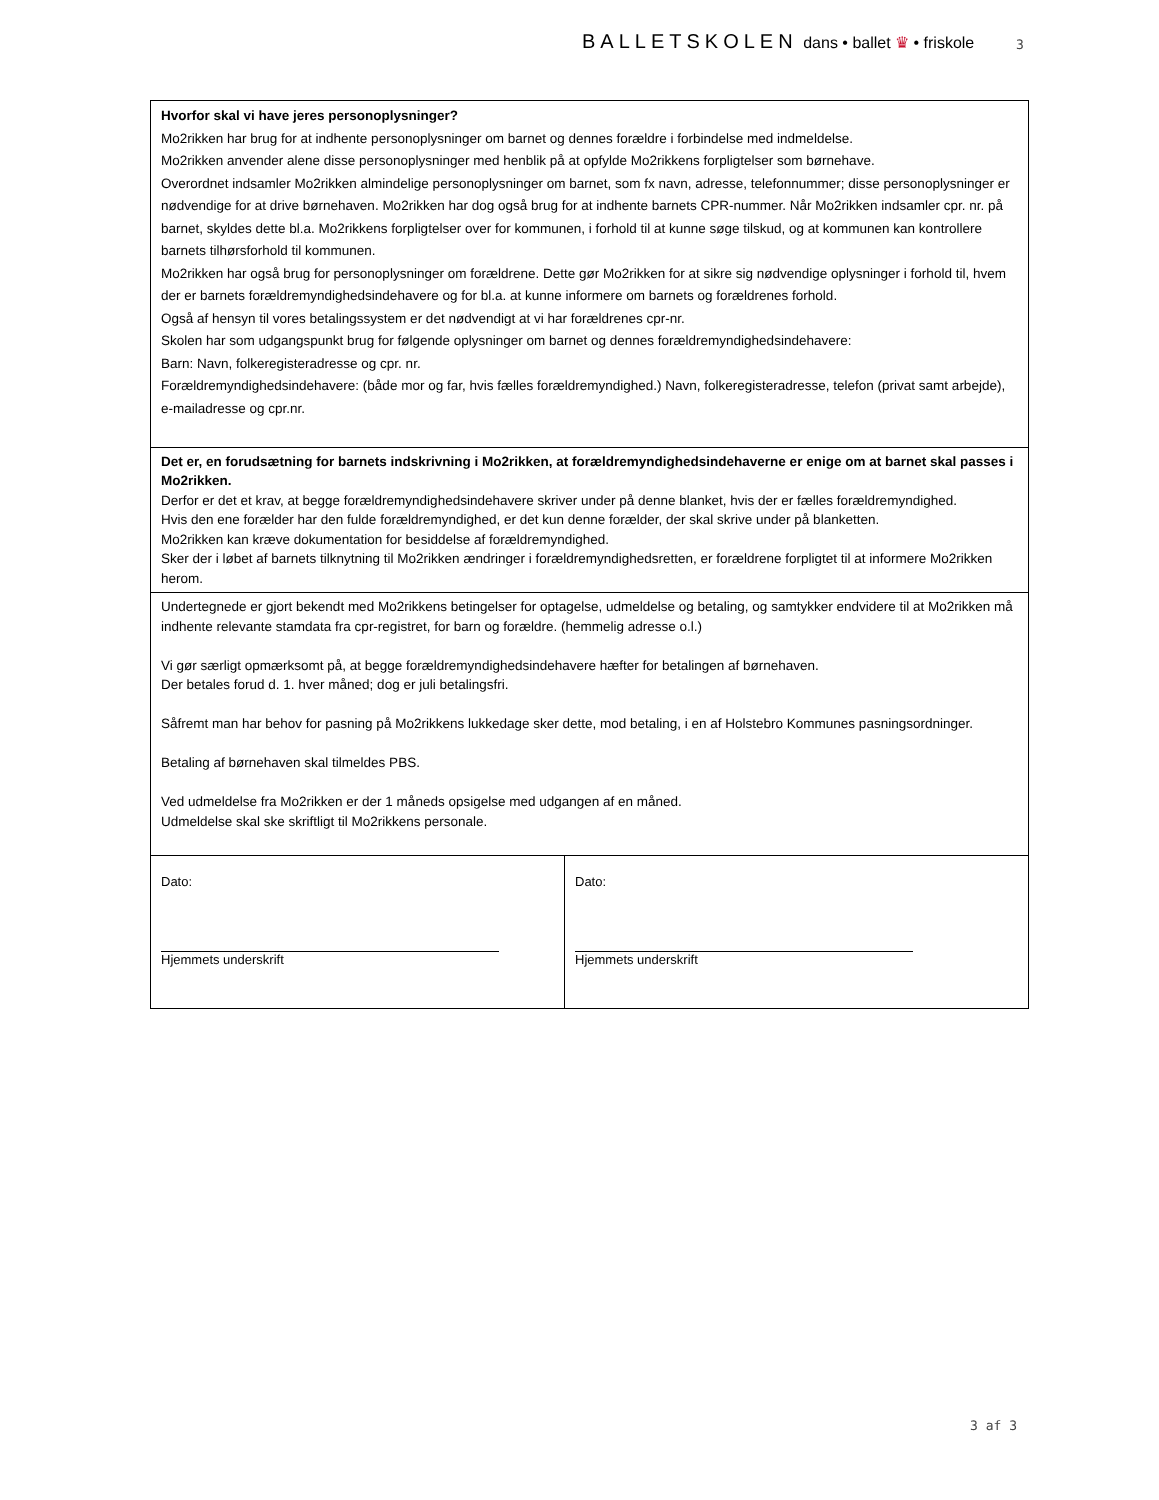BALLETSKOLEN dans • ballet ♛ • friskole
3
| Hvorfor skal vi have jeres personoplysninger? Mo2rikken har brug for at indhente personoplysninger om barnet og dennes forældre i forbindelse med indmeldelse. Mo2rikken anvender alene disse personoplysninger med henblik på at opfylde Mo2rikkens forpligtelser som børnehave. Overordnet indsamler Mo2rikken almindelige personoplysninger om barnet, som fx navn, adresse, telefonnummer; disse personoplysninger er nødvendige for at drive børnehaven. Mo2rikken har dog også brug for at indhente barnets CPR-nummer. Når Mo2rikken indsamler cpr. nr. på barnet, skyldes dette bl.a. Mo2rikkens forpligtelser over for kommunen, i forhold til at kunne søge tilskud, og at kommunen kan kontrollere barnets tilhørsforhold til kommunen. Mo2rikken har også brug for personoplysninger om forældrene. Dette gør Mo2rikken for at sikre sig nødvendige oplysninger i forhold til, hvem der er barnets forældremyndighedsindehavere og for bl.a. at kunne informere om barnets og forældrenes forhold. Også af hensyn til vores betalingssystem er det nødvendigt at vi har forældrenes cpr-nr. Skolen har som udgangspunkt brug for følgende oplysninger om barnet og dennes forældremyndighedsindehavere: Barn: Navn, folkeregisteradresse og cpr. nr. Forældremyndighedsindehavere: (både mor og far, hvis fælles forældremyndighed.) Navn, folkeregisteradresse, telefon (privat samt arbejde), e-mailadresse og cpr.nr. | |
| Det er, en forudsætning for barnets indskrivning i Mo2rikken, at forældremyndighedsindehaverne er enige om at barnet skal passes i Mo2rikken. Derfor er det et krav, at begge forældremyndighedsindehavere skriver under på denne blanket, hvis der er fælles forældremyndighed. Hvis den ene forælder har den fulde forældremyndighed, er det kun denne forælder, der skal skrive under på blanketten. Mo2rikken kan kræve dokumentation for besiddelse af forældremyndighed. Sker der i løbet af barnets tilknytning til Mo2rikken ændringer i forældremyndighedsretten, er forældrene forpligtet til at informere Mo2rikken herom. | |
| Undertegnede er gjort bekendt med Mo2rikkens betingelser for optagelse, udmeldelse og betaling, og samtykker endvidere til at Mo2rikken må indhente relevante stamdata fra cpr-registret, for barn og forældre. (hemmelig adresse o.l.) Vi gør særligt opmærksomt på, at begge forældremyndighedsindehavere hæfter for betalingen af børnehaven. Der betales forud d. 1. hver måned; dog er juli betalingsfri. Såfremt man har behov for pasning på Mo2rikkens lukkedage sker dette, mod betaling, i en af Holstebro Kommunes pasningsordninger. Betaling af børnehaven skal tilmeldes PBS. Ved udmeldelse fra Mo2rikken er der 1 måneds opsigelse med udgangen af en måned. Udmeldelse skal ske skriftligt til Mo2rikkens personale. | |
| Dato: Hjemmets underskrift | Dato: Hjemmets underskrift |
3 af 3